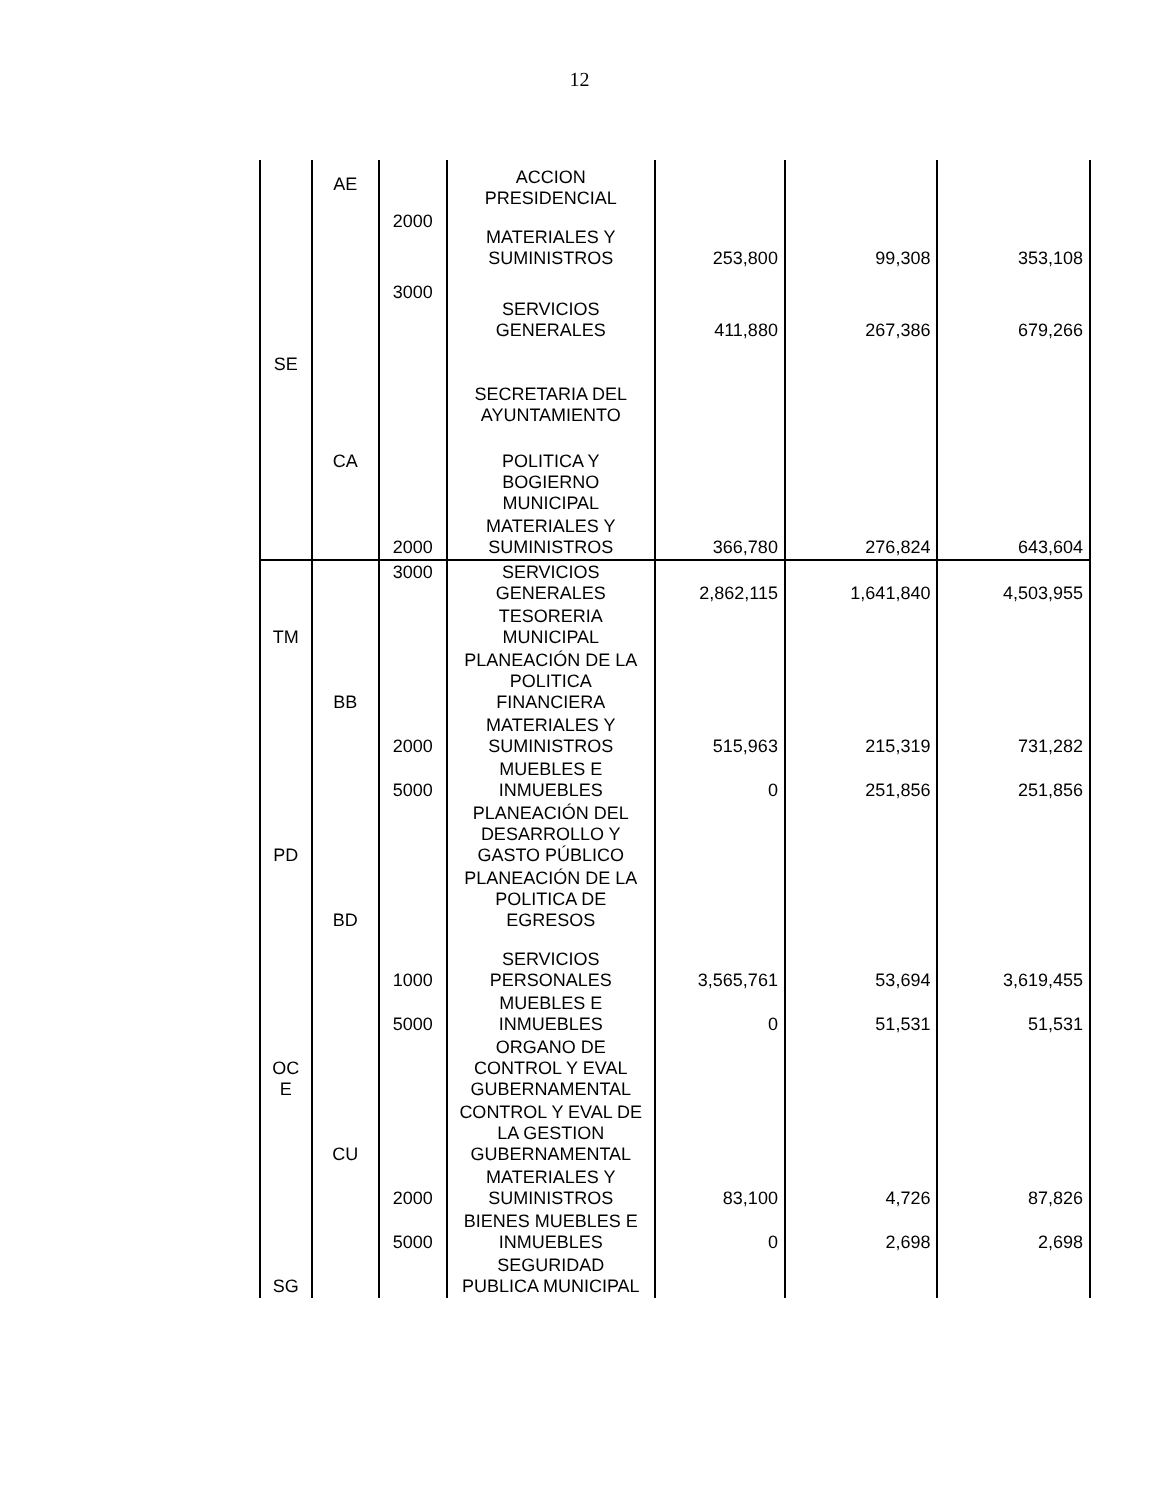12
| | AE | | ACCION PRESIDENCIAL | | | |
| | | 2000 | MATERIALES Y SUMINISTROS | 253,800 | 99,308 | 353,108 |
| | | 3000 | SERVICIOS GENERALES | 411,880 | 267,386 | 679,266 |
| SE | | | SECRETARIA DEL AYUNTAMIENTO | | | |
| | CA | | POLITICA Y BOGIERNO MUNICIPAL | | | |
| | | 2000 | MATERIALES Y SUMINISTROS | 366,780 | 276,824 | 643,604 |
| | | 3000 | SERVICIOS GENERALES | 2,862,115 | 1,641,840 | 4,503,955 |
| TM | | | TESORERIA MUNICIPAL | | | |
| | BB | | PLANEACIÓN DE LA POLITICA FINANCIERA | | | |
| | | 2000 | MATERIALES Y SUMINISTROS | 515,963 | 215,319 | 731,282 |
| | | 5000 | MUEBLES E INMUEBLES | 0 | 251,856 | 251,856 |
| PD | | | PLANEACIÓN DEL DESARROLLO Y GASTO PÚBLICO | | | |
| | BD | | PLANEACIÓN DE LA POLITICA DE EGRESOS | | | |
| | | 1000 | SERVICIOS PERSONALES | 3,565,761 | 53,694 | 3,619,455 |
| | | 5000 | MUEBLES E INMUEBLES | 0 | 51,531 | 51,531 |
| OC E | | | ORGANO DE CONTROL Y EVAL GUBERNAMENTAL | | | |
| | CU | | CONTROL Y EVAL DE LA GESTION GUBERNAMENTAL | | | |
| | | 2000 | MATERIALES Y SUMINISTROS | 83,100 | 4,726 | 87,826 |
| | | 5000 | BIENES MUEBLES E INMUEBLES | 0 | 2,698 | 2,698 |
| SG | | | SEGURIDAD PUBLICA MUNICIPAL | | | |